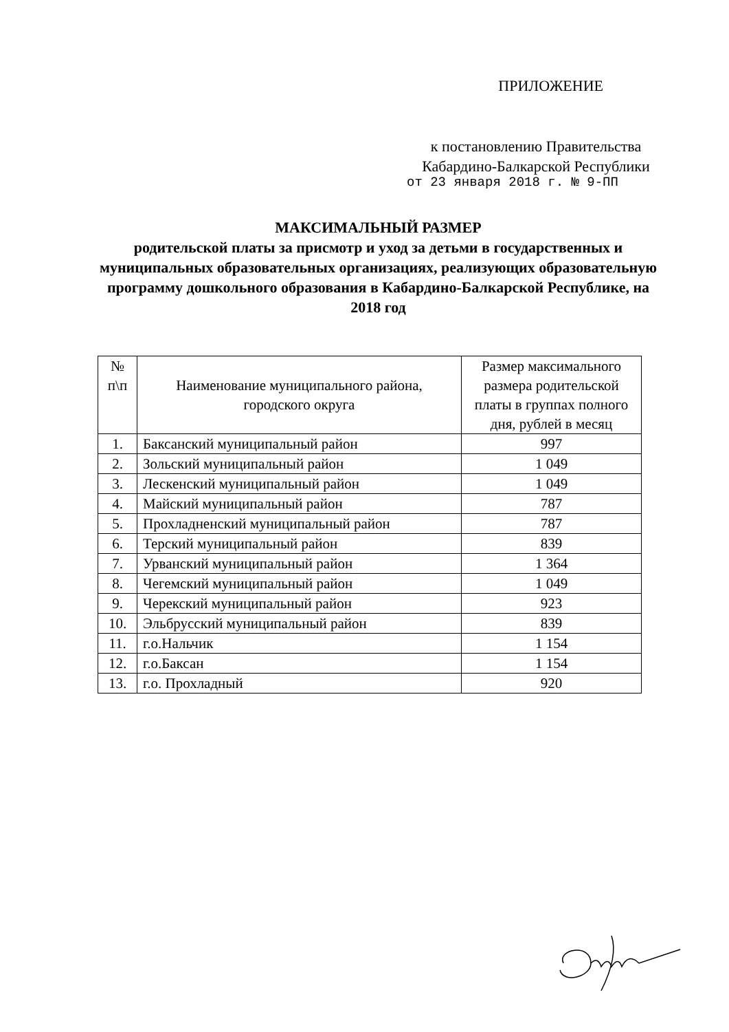ПРИЛОЖЕНИЕ
к постановлению Правительства
Кабардино-Балкарской Республики
от 23 января 2018 г. № 9-ПП
МАКСИМАЛЬНЫЙ РАЗМЕР
родительской платы за присмотр и уход за детьми в государственных и муниципальных образовательных организациях, реализующих образовательную программу дошкольного образования в Кабардино-Балкарской Республике, на 2018 год
| № п\п | Наименование муниципального района, городского округа | Размер максимального размера родительской платы в группах полного дня, рублей в месяц |
| --- | --- | --- |
| 1. | Баксанский муниципальный район | 997 |
| 2. | Зольский муниципальный район | 1 049 |
| 3. | Лескенский муниципальный район | 1 049 |
| 4. | Майский муниципальный район | 787 |
| 5. | Прохладненский муниципальный район | 787 |
| 6. | Терский муниципальный район | 839 |
| 7. | Урванский муниципальный район | 1 364 |
| 8. | Чегемский муниципальный район | 1 049 |
| 9. | Черекский муниципальный район | 923 |
| 10. | Эльбрусский муниципальный район | 839 |
| 11. | г.о.Нальчик | 1 154 |
| 12. | г.о.Баксан | 1 154 |
| 13. | г.о. Прохладный | 920 |